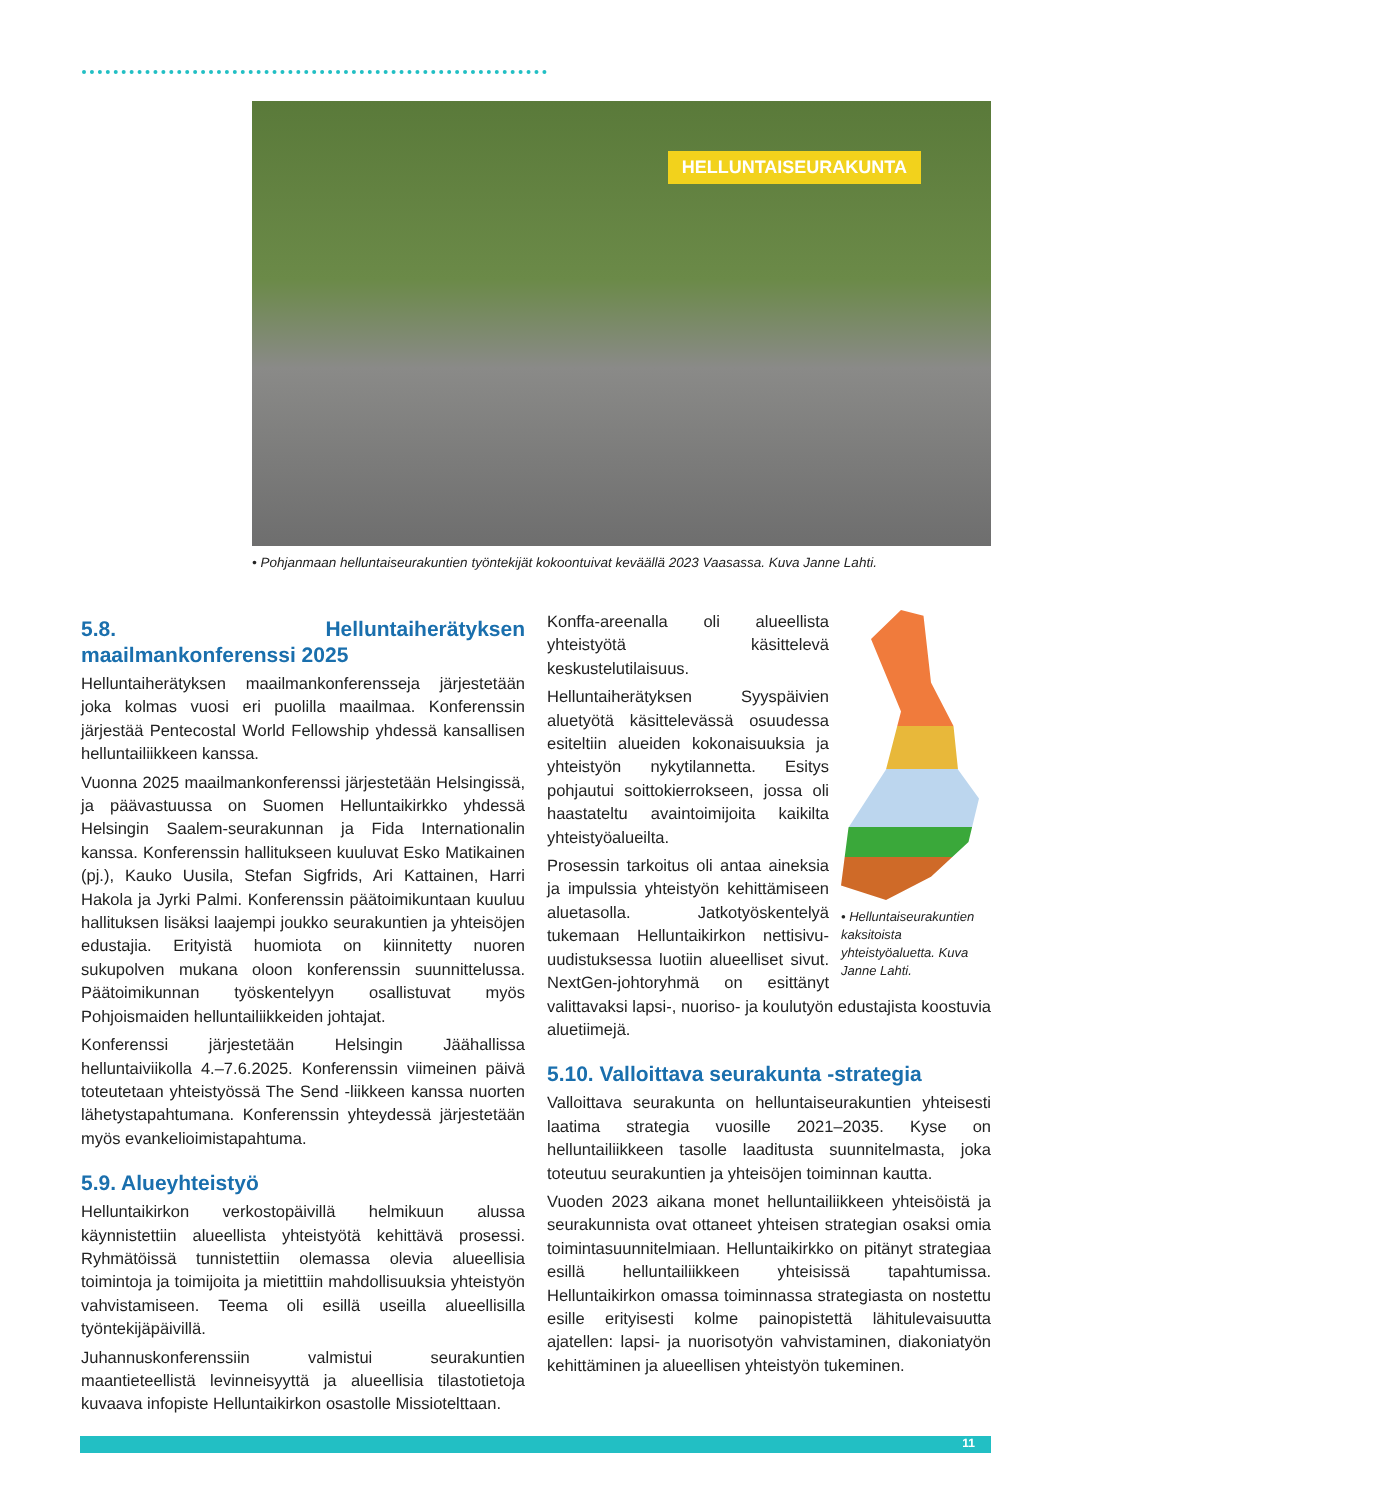HELLUNTAISEURAKUNTA
• Pohjanmaan helluntaiseurakuntien työntekijät kokoontuivat keväällä 2023 Vaasassa. Kuva Janne Lahti.
5.8. Helluntaiherätyksen maailmankonferenssi 2025
Helluntaiherätyksen maailmankonferensseja järjestetään joka kolmas vuosi eri puolilla maailmaa. Konferenssin järjestää Pentecostal World Fellowship yhdessä kansallisen helluntailiikkeen kanssa.
Vuonna 2025 maailmankonferenssi järjestetään Helsingissä, ja päävastuussa on Suomen Helluntaikirkko yhdessä Helsingin Saalem-seurakunnan ja Fida Internationalin kanssa. Konferenssin hallitukseen kuuluvat Esko Matikainen (pj.), Kauko Uusila, Stefan Sigfrids, Ari Kattainen, Harri Hakola ja Jyrki Palmi. Konferenssin päätoimikuntaan kuuluu hallituksen lisäksi laajempi joukko seurakuntien ja yhteisöjen edustajia. Erityistä huomiota on kiinnitetty nuoren sukupolven mukana oloon konferenssin suunnittelussa. Päätoimikunnan työskentelyyn osallistuvat myös Pohjoismaiden helluntailiikkeiden johtajat.
Konferenssi järjestetään Helsingin Jäähallissa helluntaiviikolla 4.–7.6.2025. Konferenssin viimeinen päivä toteutetaan yhteistyössä The Send -liikkeen kanssa nuorten lähetystapahtumana. Konferenssin yhteydessä järjestetään myös evankelioimistapahtuma.
5.9. Alueyhteistyö
Helluntaikirkon verkostopäivillä helmikuun alussa käynnistettiin alueellista yhteistyötä kehittävä prosessi. Ryhmätöissä tunnistettiin olemassa olevia alueellisia toimintoja ja toimijoita ja mietittiin mahdollisuuksia yhteistyön vahvistamiseen. Teema oli esillä useilla alueellisilla työntekijäpäivillä.
Juhannuskonferenssiin valmistui seurakuntien maantieteellistä levinneisyyttä ja alueellisia tilastotietoja kuvaava infopiste Helluntaikirkon osastolle Missiotelttaan.
• Helluntaiseurakuntien kaksitoista yhteistyöaluetta. Kuva Janne Lahti.
Konffa-areenalla oli alueellista yhteistyötä käsittelevä keskustelutilaisuus.
Helluntaiherätyksen Syyspäivien aluetyötä käsittelevässä osuudessa esiteltiin alueiden kokonaisuuksia ja yhteistyön nykytilannetta. Esitys pohjautui soittokierrokseen, jossa oli haastateltu avaintoimijoita kaikilta yhteistyöalueilta.
Prosessin tarkoitus oli antaa aineksia ja impulssia yhteistyön kehittämiseen aluetasolla. Jatkotyöskentelyä tukemaan Helluntaikirkon nettisivu-uudistuksessa luotiin alueelliset sivut. NextGen-johtoryhmä on esittänyt valittavaksi lapsi-, nuoriso- ja koulutyön edustajista koostuvia aluetiimejä.
5.10. Valloittava seurakunta -strategia
Valloittava seurakunta on helluntaiseurakuntien yhteisesti laatima strategia vuosille 2021–2035. Kyse on helluntailiikkeen tasolle laaditusta suunnitelmasta, joka toteutuu seurakuntien ja yhteisöjen toiminnan kautta.
Vuoden 2023 aikana monet helluntailiikkeen yhteisöistä ja seurakunnista ovat ottaneet yhteisen strategian osaksi omia toimintasuunnitelmiaan. Helluntaikirkko on pitänyt strategiaa esillä helluntailiikkeen yhteisissä tapahtumissa. Helluntaikirkon omassa toiminnassa strategiasta on nostettu esille erityisesti kolme painopistettä lähitulevaisuutta ajatellen: lapsi- ja nuorisotyön vahvistaminen, diakoniatyön kehittäminen ja alueellisen yhteistyön tukeminen.
11